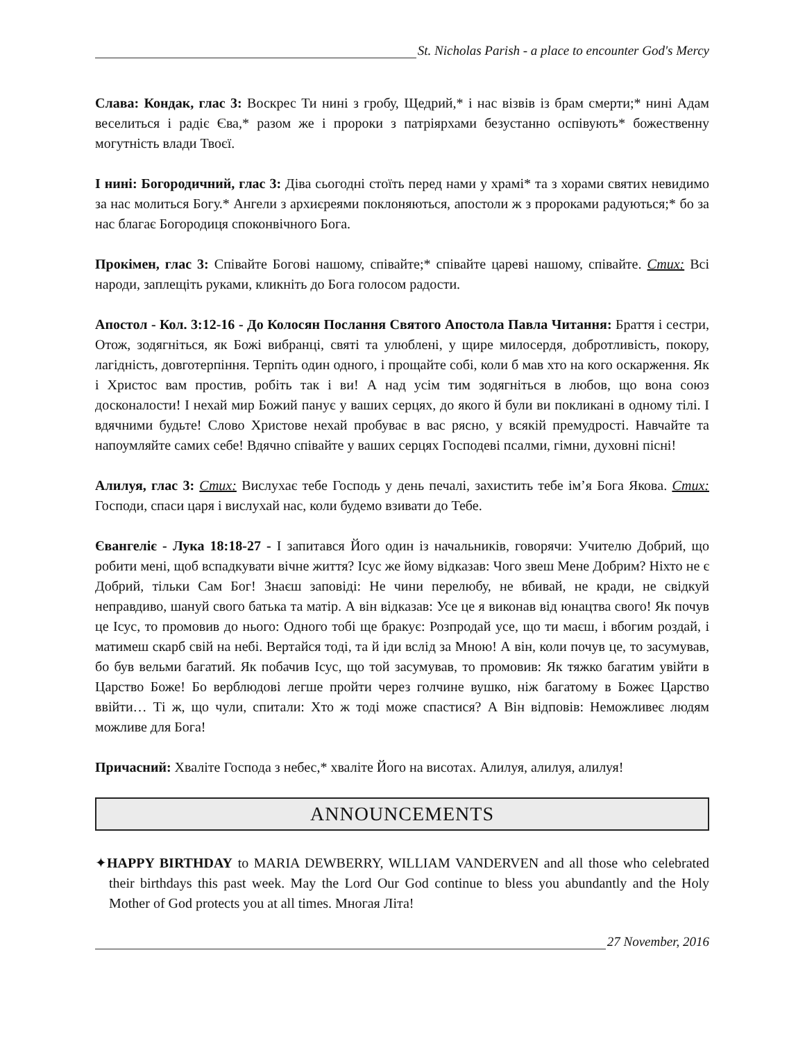St. Nicholas Parish - a place to encounter God's Mercy
Слава: Кондак, глас 3: Воскрес Ти нині з гробу, Щедрий,* і нас візвів із брам смерти;* нині Адам веселиться і радіє Єва,* разом же і пророки з патріярхами безустанно оспівують* божественну могутність влади Твоєї.
І нині: Богородичний, глас 3: Діва сьогодні стоїть перед нами у храмі* та з хорами святих невидимо за нас молиться Богу.* Ангели з архиєреями поклоняються, апостоли ж з пророками радуються;* бо за нас благає Богородиця споконвічного Бога.
Прокімен, глас 3: Співайте Богові нашому, співайте;* співайте цареві нашому, співайте. Стих: Всі народи, заплещіть руками, кликніть до Бога голосом радости.
Апостол - Кол. 3:12-16 - До Колосян Послання Святого Апостола Павла Читання: Браття і сестри, Отож, зодягніться, як Божі вибранці, святі та улюблені, у щире милосердя, добротливість, покору, лагідність, довготерпіння. Терпіть один одного, і прощайте собі, коли б мав хто на кого оскарження. Як і Христос вам простив, робіть так і ви! А над усім тим зодягніться в любов, що вона союз досконалости! І нехай мир Божий панує у ваших серцях, до якого й були ви покликані в одному тілі. І вдячними будьте! Слово Христове нехай пробуває в вас рясно, у всякій премудрості. Навчайте та напоумляйте самих себе! Вдячно співайте у ваших серцях Господеві псалми, гімни, духовні пісні!
Алилуя, глас 3: Стих: Вислухає тебе Господь у день печалі, захистить тебе ім’я Бога Якова. Стих: Господи, спаси царя і вислухай нас, коли будемо взивати до Тебе.
Євангеліє - Лука 18:18-27 - І запитався Його один із начальників, говорячи: Учителю Добрий, що робити мені, щоб вспадкувати вічне життя? Ісус же йому відказав: Чого звеш Мене Добрим? Ніхто не є Добрий, тільки Сам Бог! Знаєш заповіді: Не чини перелюбу, не вбивай, не кради, не свідкуй неправдиво, шануй свого батька та матір. А він відказав: Усе це я виконав від юнацтва свого! Як почув це Ісус, то промовив до нього: Одного тобі ще бракує: Розпродай усе, що ти маєш, і вбогим роздай, і матимеш скарб свій на небі. Вертайся тоді, та й іди вслід за Мною! А він, коли почув це, то засумував, бо був вельми багатий. Як побачив Ісус, що той засумував, то промовив: Як тяжко багатим увійти в Царство Боже! Бо верблюдові легше пройти через голчине вушко, ніж багатому в Божеє Царство ввійти… Ті ж, що чули, спитали: Хто ж тоді може спастися? А Він відповів: Неможливеє людям можливе для Бога!
Причасний: Хваліте Господа з небес,* хваліте Його на висотах. Алилуя, алилуя, алилуя!
ANNOUNCEMENTS
✦HAPPY BIRTHDAY to MARIA DEWBERRY, WILLIAM VANDERVEN and all those who celebrated their birthdays this past week. May the Lord Our God continue to bless you abundantly and the Holy Mother of God protects you at all times. Многая Літа!
27 November, 2016